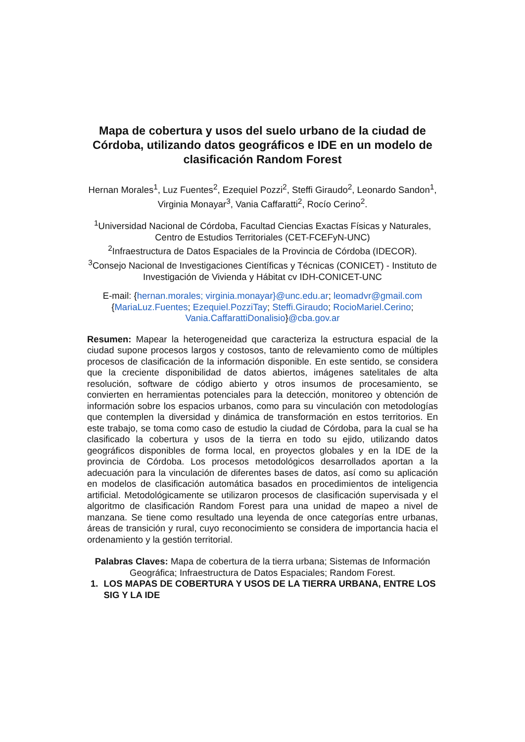Mapa de cobertura y usos del suelo urbano de la ciudad de Córdoba, utilizando datos geográficos e IDE en un modelo de clasificación Random Forest
Hernan Morales<sup>1</sup>, Luz Fuentes<sup>2</sup>, Ezequiel Pozzi<sup>2</sup>, Steffi Giraudo<sup>2</sup>, Leonardo Sandon<sup>1</sup>, Virginia Monayar<sup>3</sup>, Vania Caffaratti<sup>2</sup>, Rocío Cerino<sup>2</sup>.
<sup>1</sup> Universidad Nacional de Córdoba, Facultad Ciencias Exactas Físicas y Naturales, Centro de Estudios Territoriales (CET-FCEFyN-UNC)
<sup>2</sup> Infraestructura de Datos Espaciales de la Provincia de Córdoba (IDECOR).
<sup>3</sup> Consejo Nacional de Investigaciones Científicas y Técnicas (CONICET) - Instituto de Investigación de Vivienda y Hábitat cv IDH-CONICET-UNC
E-mail: {hernan.morales; virginia.monayar}@unc.edu.ar; leomadvr@gmail.com {MariaLuz.Fuentes; Ezequiel.PozziTay; Steffi.Giraudo; RocioMariel.Cerino; Vania.CaffarattiDonalisio}@cba.gov.ar
Resumen: Mapear la heterogeneidad que caracteriza la estructura espacial de la ciudad supone procesos largos y costosos, tanto de relevamiento como de múltiples procesos de clasificación de la información disponible. En este sentido, se considera que la creciente disponibilidad de datos abiertos, imágenes satelitales de alta resolución, software de código abierto y otros insumos de procesamiento, se convierten en herramientas potenciales para la detección, monitoreo y obtención de información sobre los espacios urbanos, como para su vinculación con metodologías que contemplen la diversidad y dinámica de transformación en estos territorios. En este trabajo, se toma como caso de estudio la ciudad de Córdoba, para la cual se ha clasificado la cobertura y usos de la tierra en todo su ejido, utilizando datos geográficos disponibles de forma local, en proyectos globales y en la IDE de la provincia de Córdoba. Los procesos metodológicos desarrollados aportan a la adecuación para la vinculación de diferentes bases de datos, así como su aplicación en modelos de clasificación automática basados en procedimientos de inteligencia artificial. Metodológicamente se utilizaron procesos de clasificación supervisada y el algoritmo de clasificación Random Forest para una unidad de mapeo a nivel de manzana. Se tiene como resultado una leyenda de once categorías entre urbanas, áreas de transición y rural, cuyo reconocimiento se considera de importancia hacia el ordenamiento y la gestión territorial.
Palabras Claves: Mapa de cobertura de la tierra urbana; Sistemas de Información Geográfica; Infraestructura de Datos Espaciales; Random Forest.
1. LOS MAPAS DE COBERTURA Y USOS DE LA TIERRA URBANA, ENTRE LOS SIG Y LA IDE